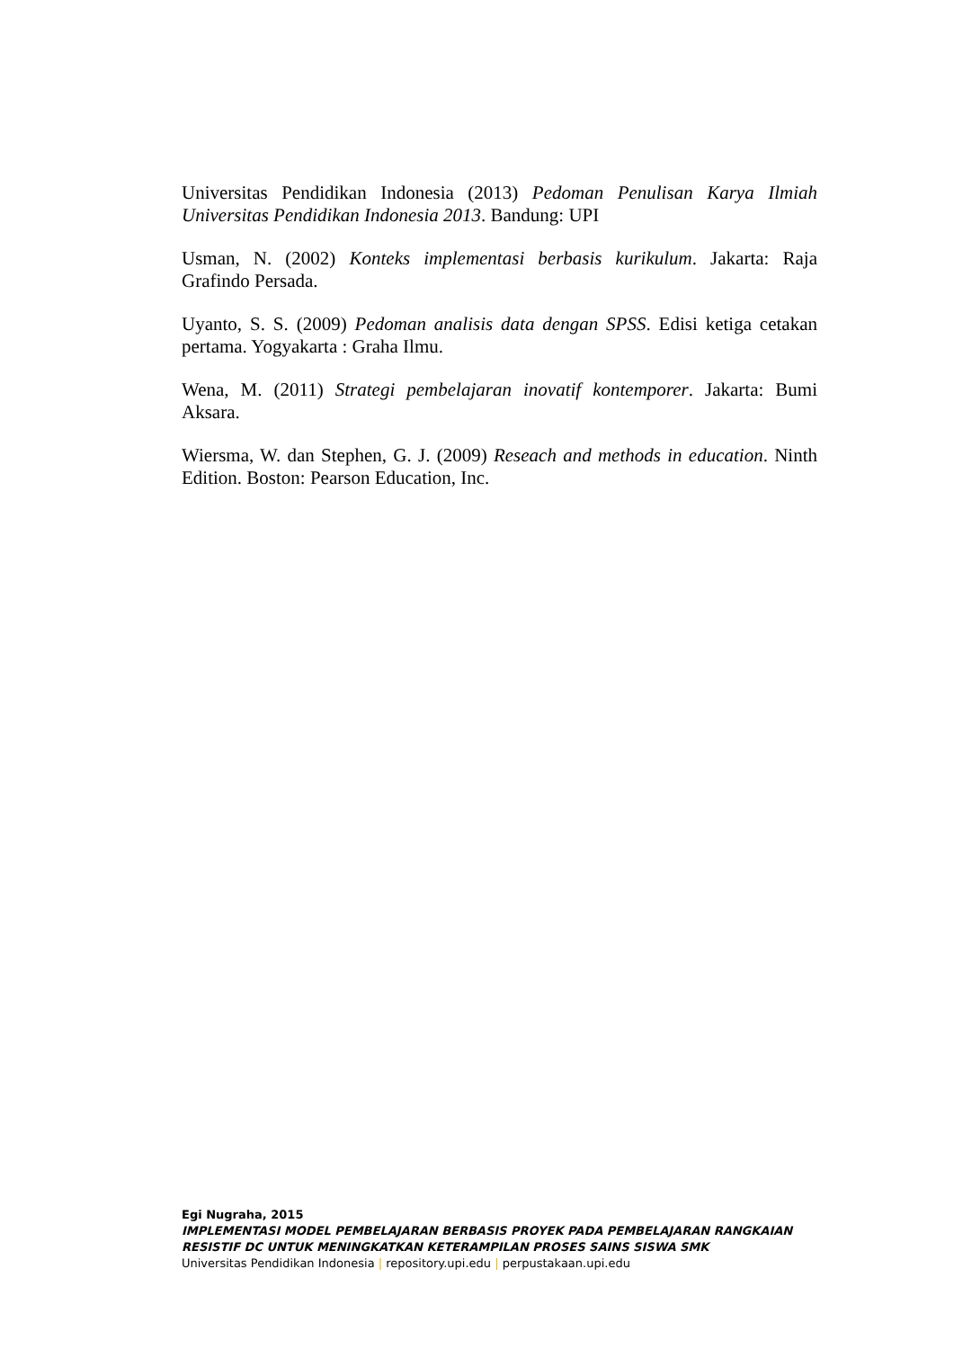Universitas Pendidikan Indonesia (2013) Pedoman Penulisan Karya Ilmiah Universitas Pendidikan Indonesia 2013. Bandung: UPI
Usman, N. (2002) Konteks implementasi berbasis kurikulum. Jakarta: Raja Grafindo Persada.
Uyanto, S. S. (2009) Pedoman analisis data dengan SPSS. Edisi ketiga cetakan pertama. Yogyakarta : Graha Ilmu.
Wena, M. (2011) Strategi pembelajaran inovatif kontemporer. Jakarta: Bumi Aksara.
Wiersma, W. dan Stephen, G. J. (2009) Reseach and methods in education. Ninth Edition. Boston: Pearson Education, Inc.
Egi Nugraha, 2015
IMPLEMENTASI MODEL PEMBELAJARAN BERBASIS PROYEK PADA PEMBELAJARAN RANGKAIAN RESISTIF DC UNTUK MENINGKATKAN KETERAMPILAN PROSES SAINS SISWA SMK
Universitas Pendidikan Indonesia | repository.upi.edu | perpustakaan.upi.edu